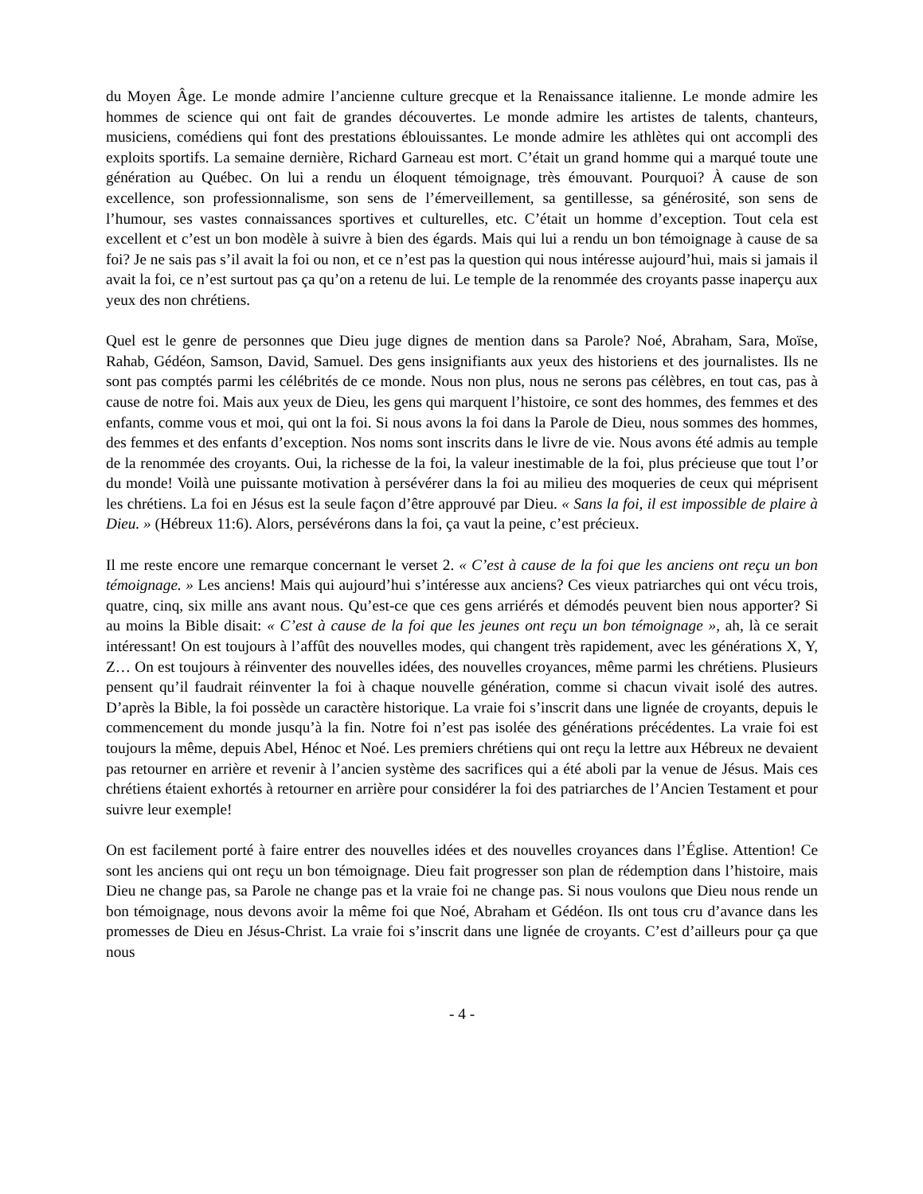du Moyen Âge. Le monde admire l’ancienne culture grecque et la Renaissance italienne. Le monde admire les hommes de science qui ont fait de grandes découvertes. Le monde admire les artistes de talents, chanteurs, musiciens, comédiens qui font des prestations éblouissantes. Le monde admire les athlètes qui ont accompli des exploits sportifs. La semaine dernière, Richard Garneau est mort. C’était un grand homme qui a marqué toute une génération au Québec. On lui a rendu un éloquent témoignage, très émouvant. Pourquoi? À cause de son excellence, son professionnalisme, son sens de l’émerveillement, sa gentillesse, sa générosité, son sens de l’humour, ses vastes connaissances sportives et culturelles, etc. C’était un homme d’exception. Tout cela est excellent et c’est un bon modèle à suivre à bien des égards. Mais qui lui a rendu un bon témoignage à cause de sa foi? Je ne sais pas s’il avait la foi ou non, et ce n’est pas la question qui nous intéresse aujourd’hui, mais si jamais il avait la foi, ce n’est surtout pas ça qu’on a retenu de lui. Le temple de la renommée des croyants passe inaperçu aux yeux des non chrétiens.
Quel est le genre de personnes que Dieu juge dignes de mention dans sa Parole? Noé, Abraham, Sara, Moïse, Rahab, Gédéon, Samson, David, Samuel. Des gens insignifiants aux yeux des historiens et des journalistes. Ils ne sont pas comptés parmi les célébrités de ce monde. Nous non plus, nous ne serons pas célèbres, en tout cas, pas à cause de notre foi. Mais aux yeux de Dieu, les gens qui marquent l’histoire, ce sont des hommes, des femmes et des enfants, comme vous et moi, qui ont la foi. Si nous avons la foi dans la Parole de Dieu, nous sommes des hommes, des femmes et des enfants d’exception. Nos noms sont inscrits dans le livre de vie. Nous avons été admis au temple de la renommée des croyants. Oui, la richesse de la foi, la valeur inestimable de la foi, plus précieuse que tout l’or du monde! Voilà une puissante motivation à persévérer dans la foi au milieu des moqueries de ceux qui méprisent les chrétiens. La foi en Jésus est la seule façon d’être approuvé par Dieu. « Sans la foi, il est impossible de plaire à Dieu. » (Hébreux 11:6). Alors, persévérons dans la foi, ça vaut la peine, c’est précieux.
Il me reste encore une remarque concernant le verset 2. « C’est à cause de la foi que les anciens ont reçu un bon témoignage. » Les anciens! Mais qui aujourd’hui s’intéresse aux anciens? Ces vieux patriarches qui ont vécu trois, quatre, cinq, six mille ans avant nous. Qu’est-ce que ces gens arriérés et démodés peuvent bien nous apporter? Si au moins la Bible disait: « C’est à cause de la foi que les jeunes ont reçu un bon témoignage », ah, là ce serait intéressant! On est toujours à l’affût des nouvelles modes, qui changent très rapidement, avec les générations X, Y, Z… On est toujours à réinventer des nouvelles idées, des nouvelles croyances, même parmi les chrétiens. Plusieurs pensent qu’il faudrait réinventer la foi à chaque nouvelle génération, comme si chacun vivait isolé des autres. D’après la Bible, la foi possède un caractère historique. La vraie foi s’inscrit dans une lignée de croyants, depuis le commencement du monde jusqu’à la fin. Notre foi n’est pas isolée des générations précédentes. La vraie foi est toujours la même, depuis Abel, Hénoc et Noé. Les premiers chrétiens qui ont reçu la lettre aux Hébreux ne devaient pas retourner en arrière et revenir à l’ancien système des sacrifices qui a été aboli par la venue de Jésus. Mais ces chrétiens étaient exhortés à retourner en arrière pour considérer la foi des patriarches de l’Ancien Testament et pour suivre leur exemple!
On est facilement porté à faire entrer des nouvelles idées et des nouvelles croyances dans l’Église. Attention! Ce sont les anciens qui ont reçu un bon témoignage. Dieu fait progresser son plan de rédemption dans l’histoire, mais Dieu ne change pas, sa Parole ne change pas et la vraie foi ne change pas. Si nous voulons que Dieu nous rende un bon témoignage, nous devons avoir la même foi que Noé, Abraham et Gédéon. Ils ont tous cru d’avance dans les promesses de Dieu en Jésus-Christ. La vraie foi s’inscrit dans une lignée de croyants. C’est d’ailleurs pour ça que nous
- 4 -